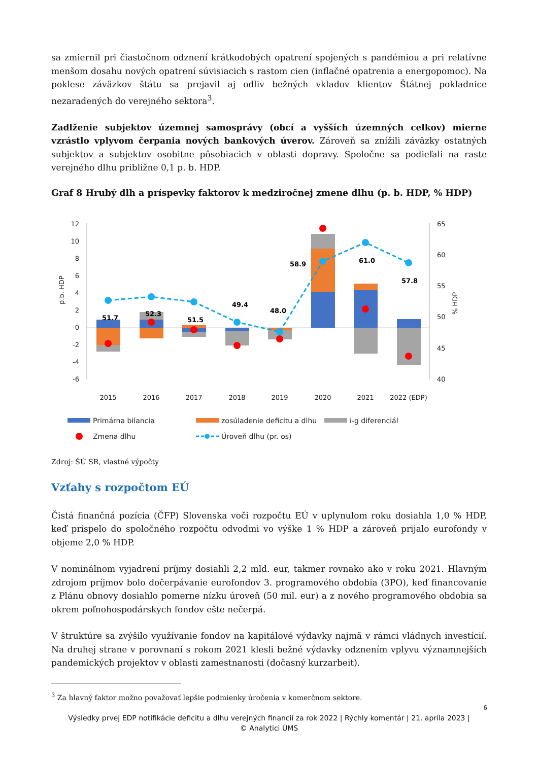sa zmiernil pri čiastočnom odznení krátkodobých opatrení spojených s pandémiou a pri relatívne menšom dosahu nových opatrení súvisiacich s rastom cien (inflačné opatrenia a energopomoc). Na poklese záväzkov štátu sa prejavil aj odliv bežných vkladov klientov Štátnej pokladnice nezaradených do verejného sektora<sup>3</sup>.
Zadlženie subjektov územnej samosprávy (obcí a vyšších územných celkov) mierne vzrástlo vplyvom čerpania nových bankových úverov. Zároveň sa znížili záväzky ostatných subjektov a subjektov osobitne pôsobiacich v oblasti dopravy. Spoločne sa podieľali na raste verejného dlhu približne 0,1 p. b. HDP.
Graf 8 Hrubý dlh a príspevky faktorov k medziročnej zmene dlhu (p. b. HDP, % HDP)
12
10
8
6
4
2
0
-2
-4
-6
65
60
55
50
45
40
p.b. HDP
% HDP
2015
2016
2017
2018
2019
2020
2021
2022 (EDP)
51.7
52.3
51.5
49.4
48.0
58.9
61.0
57.8
Primárna bilancia
zosúladenie deficitu a dlhu
i-g diferenciál
Zmena dlhu
Úroveň dlhu (pr. os)
Zdroj: ŠÚ SR, vlastné výpočty
Vzťahy s rozpočtom EÚ
Čistá finančná pozícia (ČFP) Slovenska voči rozpočtu EÚ v uplynulom roku dosiahla 1,0 % HDP, keď prispelo do spoločného rozpočtu odvodmi vo výške 1 % HDP a zároveň prijalo eurofondy v objeme 2,0 % HDP.
V nominálnom vyjadrení príjmy dosiahli 2,2 mld. eur, takmer rovnako ako v roku 2021. Hlavným zdrojom príjmov bolo dočerpávanie eurofondov 3. programového obdobia (3PO), keď financovanie z Plánu obnovy dosiahlo pomerne nízku úroveň (50 mil. eur) a z nového programového obdobia sa okrem poľnohospodárskych fondov ešte nečerpá.
V štruktúre sa zvýšilo využívanie fondov na kapitálové výdavky najmä v rámci vládnych investícií. Na druhej strane v porovnaní s rokom 2021 klesli bežné výdavky odznením vplyvu významnejších pandemických projektov v oblasti zamestnanosti (dočasný kurzarbeit).
<sup>3</sup> Za hlavný faktor možno považovať lepšie podmienky úročenia v komerčnom sektore.
6
Výsledky prvej EDP notifikácie deficitu a dlhu verejných financií za rok 2022 | Rýchly komentár | 21. apríla 2023 |
© Analytici ÚMS